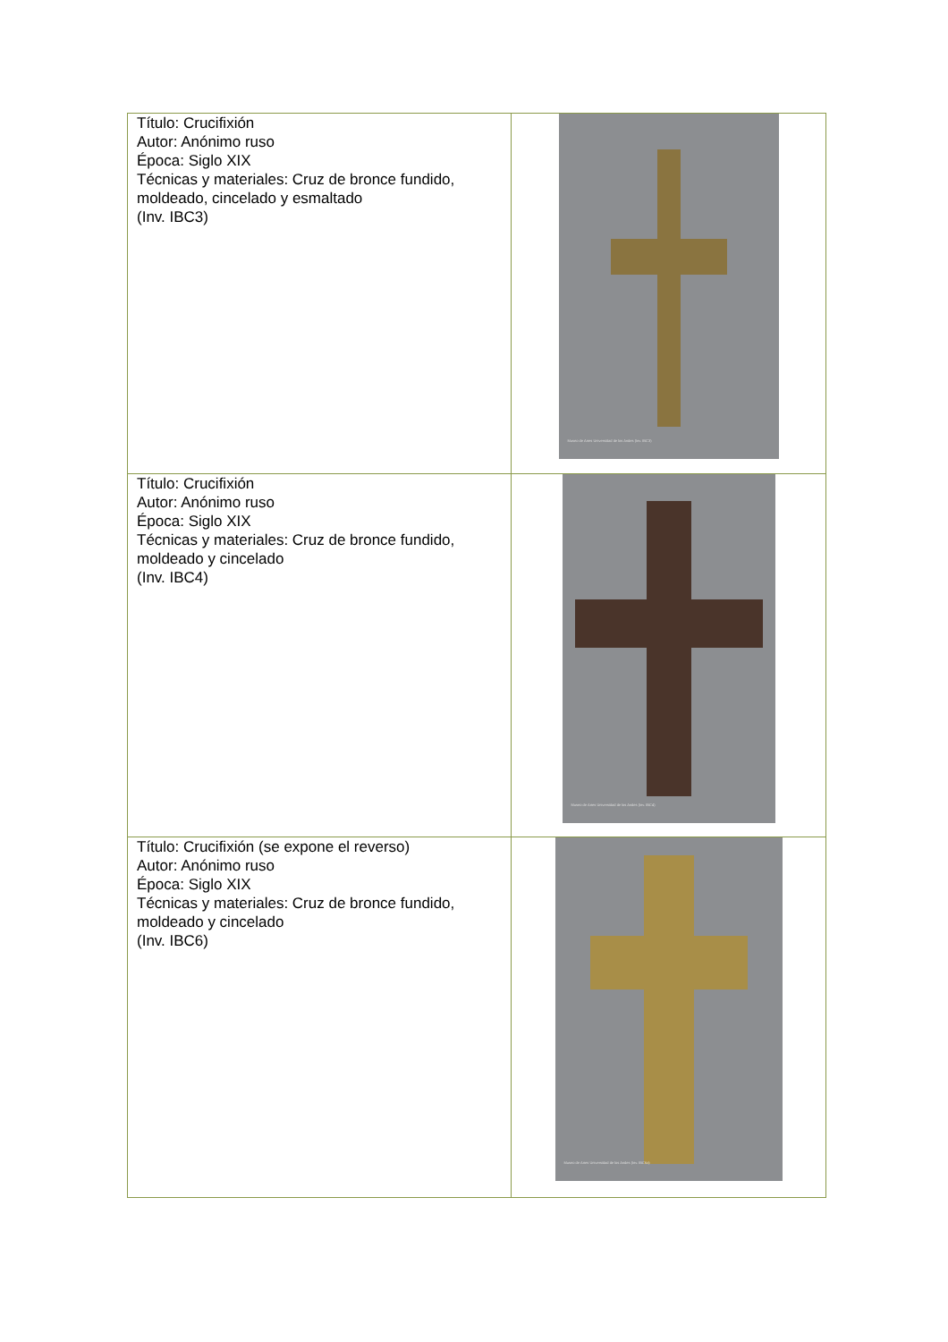| Título: Crucifixión Autor: Anónimo ruso Época: Siglo XIX Técnicas y materiales: Cruz de bronce fundido, moldeado, cincelado y esmaltado (Inv. IBC3) | Museo de Artes Universidad de los Andes (Inv. IBC3) |
| Título: Crucifixión Autor: Anónimo ruso Época: Siglo XIX Técnicas y materiales: Cruz de bronce fundido, moldeado y cincelado (Inv. IBC4) | Museo de Artes Universidad de los Andes (Inv. IBC4) |
| Título: Crucifixión (se expone el reverso) Autor: Anónimo ruso Época: Siglo XIX Técnicas y materiales: Cruz de bronce fundido, moldeado y cincelado (Inv. IBC6) | Museo de Artes Universidad de los Andes (Inv. IBC6a) |